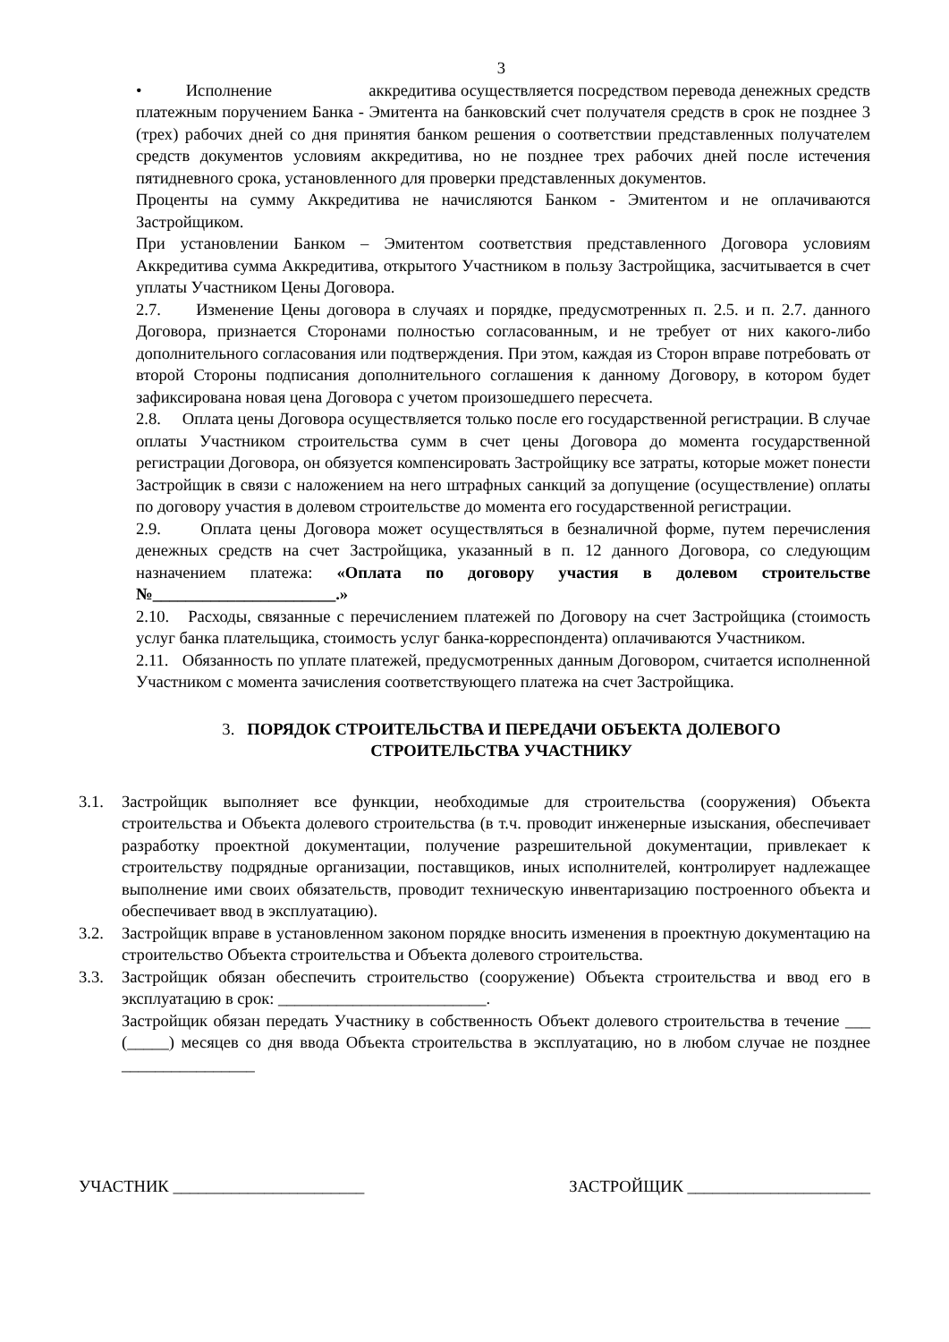3
• Исполнение аккредитива осуществляется посредством перевода денежных средств платежным поручением Банка - Эмитента на банковский счет получателя средств в срок не позднее 3 (трех) рабочих дней со дня принятия банком решения о соответствии представленных получателем средств документов условиям аккредитива, но не позднее трех рабочих дней после истечения пятидневного срока, установленного для проверки представленных документов.
Проценты на сумму Аккредитива не начисляются Банком - Эмитентом и не оплачиваются Застройщиком.
При установлении Банком – Эмитентом соответствия представленного Договора условиям Аккредитива сумма Аккредитива, открытого Участником в пользу Застройщика, засчитывается в счет уплаты Участником Цены Договора.
2.7. Изменение Цены договора в случаях и порядке, предусмотренных п. 2.5. и п. 2.7. данного Договора, признается Сторонами полностью согласованным, и не требует от них какого-либо дополнительного согласования или подтверждения. При этом, каждая из Сторон вправе потребовать от второй Стороны подписания дополнительного соглашения к данному Договору, в котором будет зафиксирована новая цена Договора с учетом произошедшего пересчета.
2.8. Оплата цены Договора осуществляется только после его государственной регистрации. В случае оплаты Участником строительства сумм в счет цены Договора до момента государственной регистрации Договора, он обязуется компенсировать Застройщику все затраты, которые может понести Застройщик в связи с наложением на него штрафных санкций за допущение (осуществление) оплаты по договору участия в долевом строительстве до момента его государственной регистрации.
2.9. Оплата цены Договора может осуществляться в безналичной форме, путем перечисления денежных средств на счет Застройщика, указанный в п. 12 данного Договора, со следующим назначением платежа: «Оплата по договору участия в долевом строительстве №______________________.»
2.10. Расходы, связанные с перечислением платежей по Договору на счет Застройщика (стоимость услуг банка плательщика, стоимость услуг банка-корреспондента) оплачиваются Участником.
2.11. Обязанность по уплате платежей, предусмотренных данным Договором, считается исполненной Участником с момента зачисления соответствующего платежа на счет Застройщика.
3. ПОРЯДОК СТРОИТЕЛЬСТВА И ПЕРЕДАЧИ ОБЪЕКТА ДОЛЕВОГО
СТРОИТЕЛЬСТВА УЧАСТНИКУ
3.1. Застройщик выполняет все функции, необходимые для строительства (сооружения) Объекта строительства и Объекта долевого строительства (в т.ч. проводит инженерные изыскания, обеспечивает разработку проектной документации, получение разрешительной документации, привлекает к строительству подрядные организации, поставщиков, иных исполнителей, контролирует надлежащее выполнение ими своих обязательств, проводит техническую инвентаризацию построенного объекта и обеспечивает ввод в эксплуатацию).
3.2. Застройщик вправе в установленном законом порядке вносить изменения в проектную документацию на строительство Объекта строительства и Объекта долевого строительства.
3.3. Застройщик обязан обеспечить строительство (сооружение) Объекта строительства и ввод его в эксплуатацию в срок: _________________________.
Застройщик обязан передать Участнику в собственность Объект долевого строительства в течение ___ (_____) месяцев со дня ввода Объекта строительства в эксплуатацию, но в любом случае не позднее ________________
УЧАСТНИК _______________________ ЗАСТРОЙЩИК ______________________